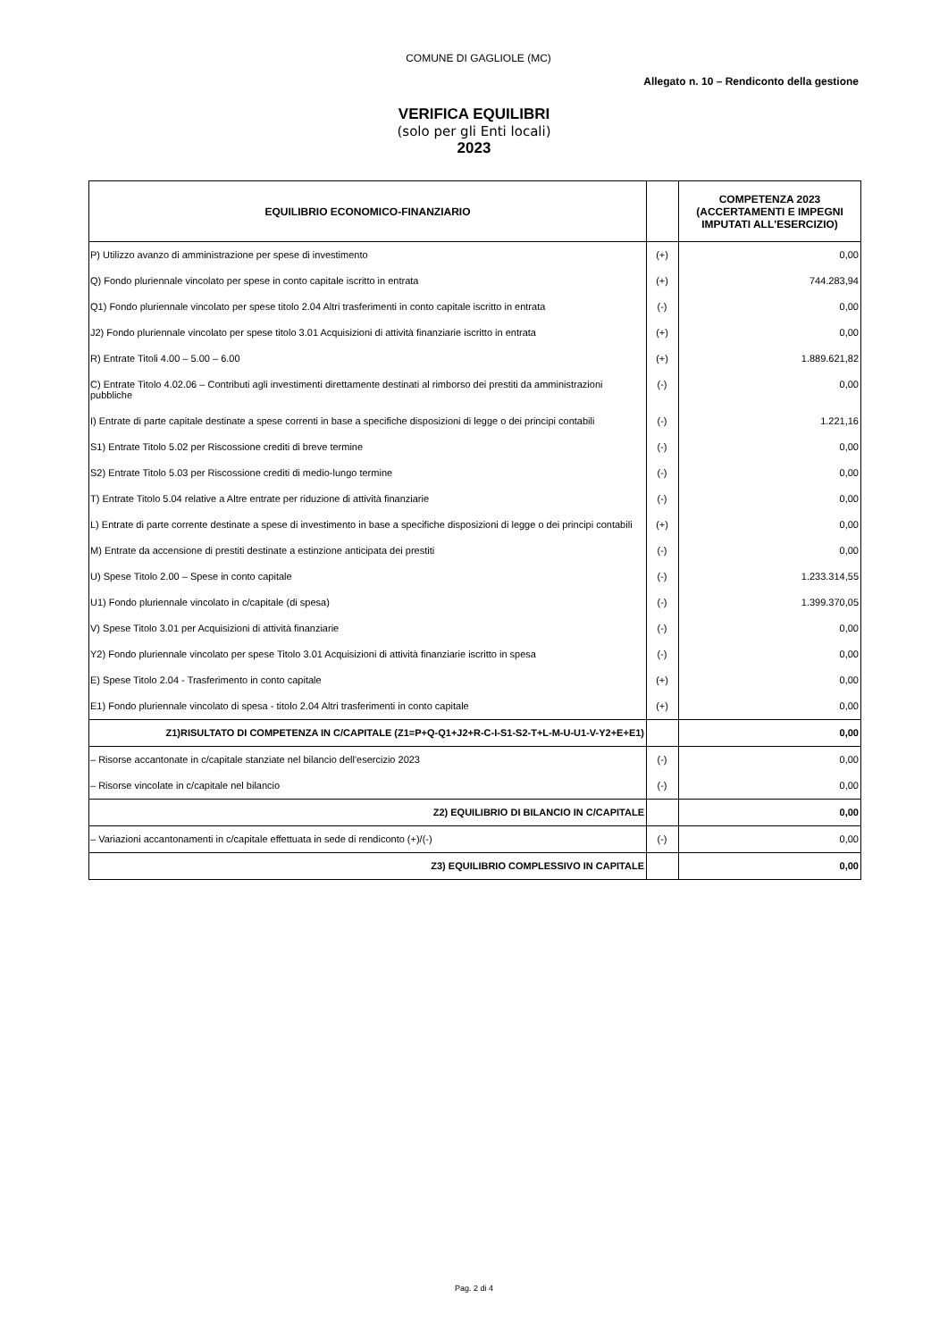COMUNE DI GAGLIOLE (MC)
Allegato n. 10 – Rendiconto della gestione
VERIFICA EQUILIBRI
(solo per gli Enti locali)
2023
| EQUILIBRIO ECONOMICO-FINANZIARIO | | COMPETENZA 2023 (ACCERTAMENTI E IMPEGNI IMPUTATI ALL'ESERCIZIO) |
| --- | --- | --- |
| P) Utilizzo avanzo di amministrazione per spese di investimento | (+) | 0,00 |
| Q) Fondo pluriennale vincolato per spese in conto capitale iscritto in entrata | (+) | 744.283,94 |
| Q1) Fondo pluriennale vincolato per spese titolo 2.04 Altri trasferimenti in conto capitale iscritto in entrata | (-) | 0,00 |
| J2) Fondo pluriennale vincolato per spese titolo 3.01 Acquisizioni di attività finanziarie iscritto in entrata | (+) | 0,00 |
| R) Entrate Titoli 4.00 – 5.00 – 6.00 | (+) | 1.889.621,82 |
| C) Entrate Titolo 4.02.06 – Contributi agli investimenti direttamente destinati al rimborso dei prestiti da amministrazioni pubbliche | (-) | 0,00 |
| I) Entrate di parte capitale destinate a spese correnti in base a specifiche disposizioni di legge o dei principi contabili | (-) | 1.221,16 |
| S1) Entrate Titolo 5.02 per Riscossione crediti di breve termine | (-) | 0,00 |
| S2) Entrate Titolo 5.03 per Riscossione crediti di medio-lungo termine | (-) | 0,00 |
| T) Entrate Titolo 5.04 relative a Altre entrate per riduzione di attività finanziarie | (-) | 0,00 |
| L) Entrate di parte corrente destinate a spese di investimento in base a specifiche disposizioni di legge o dei principi contabili | (+) | 0,00 |
| M) Entrate da accensione di prestiti destinate a estinzione anticipata dei prestiti | (-) | 0,00 |
| U) Spese Titolo 2.00 – Spese in conto capitale | (-) | 1.233.314,55 |
| U1) Fondo pluriennale vincolato in c/capitale (di spesa) | (-) | 1.399.370,05 |
| V) Spese Titolo 3.01 per Acquisizioni di attività finanziarie | (-) | 0,00 |
| Y2) Fondo pluriennale vincolato per spese Titolo 3.01 Acquisizioni di attività finanziarie iscritto in spesa | (-) | 0,00 |
| E) Spese Titolo 2.04 - Trasferimento in conto capitale | (+) | 0,00 |
| E1) Fondo pluriennale vincolato di spesa - titolo 2.04 Altri trasferimenti in conto capitale | (+) | 0,00 |
| Z1)RISULTATO DI COMPETENZA IN C/CAPITALE (Z1=P+Q-Q1+J2+R-C-I-S1-S2-T+L-M-U-U1-V-Y2+E+E1) | | 0,00 |
| – Risorse accantonate in c/capitale stanziate nel bilancio dell'esercizio 2023 | (-) | 0,00 |
| – Risorse vincolate in c/capitale nel bilancio | (-) | 0,00 |
| Z2) EQUILIBRIO DI BILANCIO IN C/CAPITALE | | 0,00 |
| – Variazioni accantonamenti in c/capitale effettuata in sede di rendiconto (+)/(-) | (-) | 0,00 |
| Z3) EQUILIBRIO COMPLESSIVO IN CAPITALE | | 0,00 |
Pag. 2 di 4